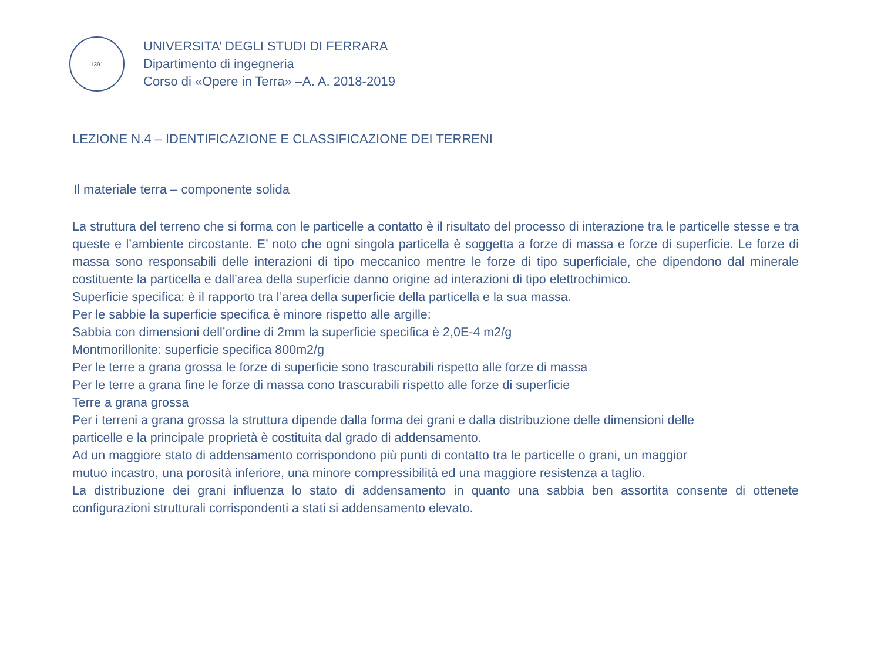1391
UNIVERSITA’ DEGLI STUDI DI FERRARA
Dipartimento di ingegneria
Corso di «Opere in Terra» –A. A. 2018-2019
LEZIONE N.4 – IDENTIFICAZIONE E CLASSIFICAZIONE DEI TERRENI
Il materiale terra – componente solida
La struttura del terreno che si forma con le particelle a contatto è il risultato del processo di interazione tra le particelle stesse e tra queste e l’ambiente circostante. E’ noto che ogni singola particella è soggetta a forze di massa e forze di superficie. Le forze di massa sono responsabili delle interazioni di tipo meccanico mentre le forze di tipo superficiale, che dipendono dal minerale costituente la particella e dall’area della superficie danno origine ad interazioni di tipo elettrochimico.
Superficie specifica: è il rapporto tra l’area della superficie della particella e la sua massa.
Per le sabbie la superficie specifica è minore rispetto alle argille:
Sabbia con dimensioni dell’ordine di 2mm la superficie specifica è 2,0E-4 m2/g
Montmorillonite: superficie specifica 800m2/g
Per le terre a grana grossa le forze di superficie sono trascurabili rispetto alle forze di massa
Per le terre a grana fine le forze di massa cono trascurabili rispetto alle forze di superficie
Terre a grana grossa
Per i terreni a grana grossa la struttura dipende dalla forma dei grani e dalla distribuzione delle dimensioni delle
particelle e la principale proprietà è costituita dal grado di addensamento.
Ad un maggiore stato di addensamento corrispondono più punti di contatto tra le particelle o grani, un maggior
mutuo incastro, una porosità inferiore, una minore compressibilità ed una maggiore resistenza a taglio.
La distribuzione dei grani influenza lo stato di addensamento in quanto una sabbia ben assortita consente di ottenete configurazioni strutturali corrispondenti a stati si addensamento elevato.